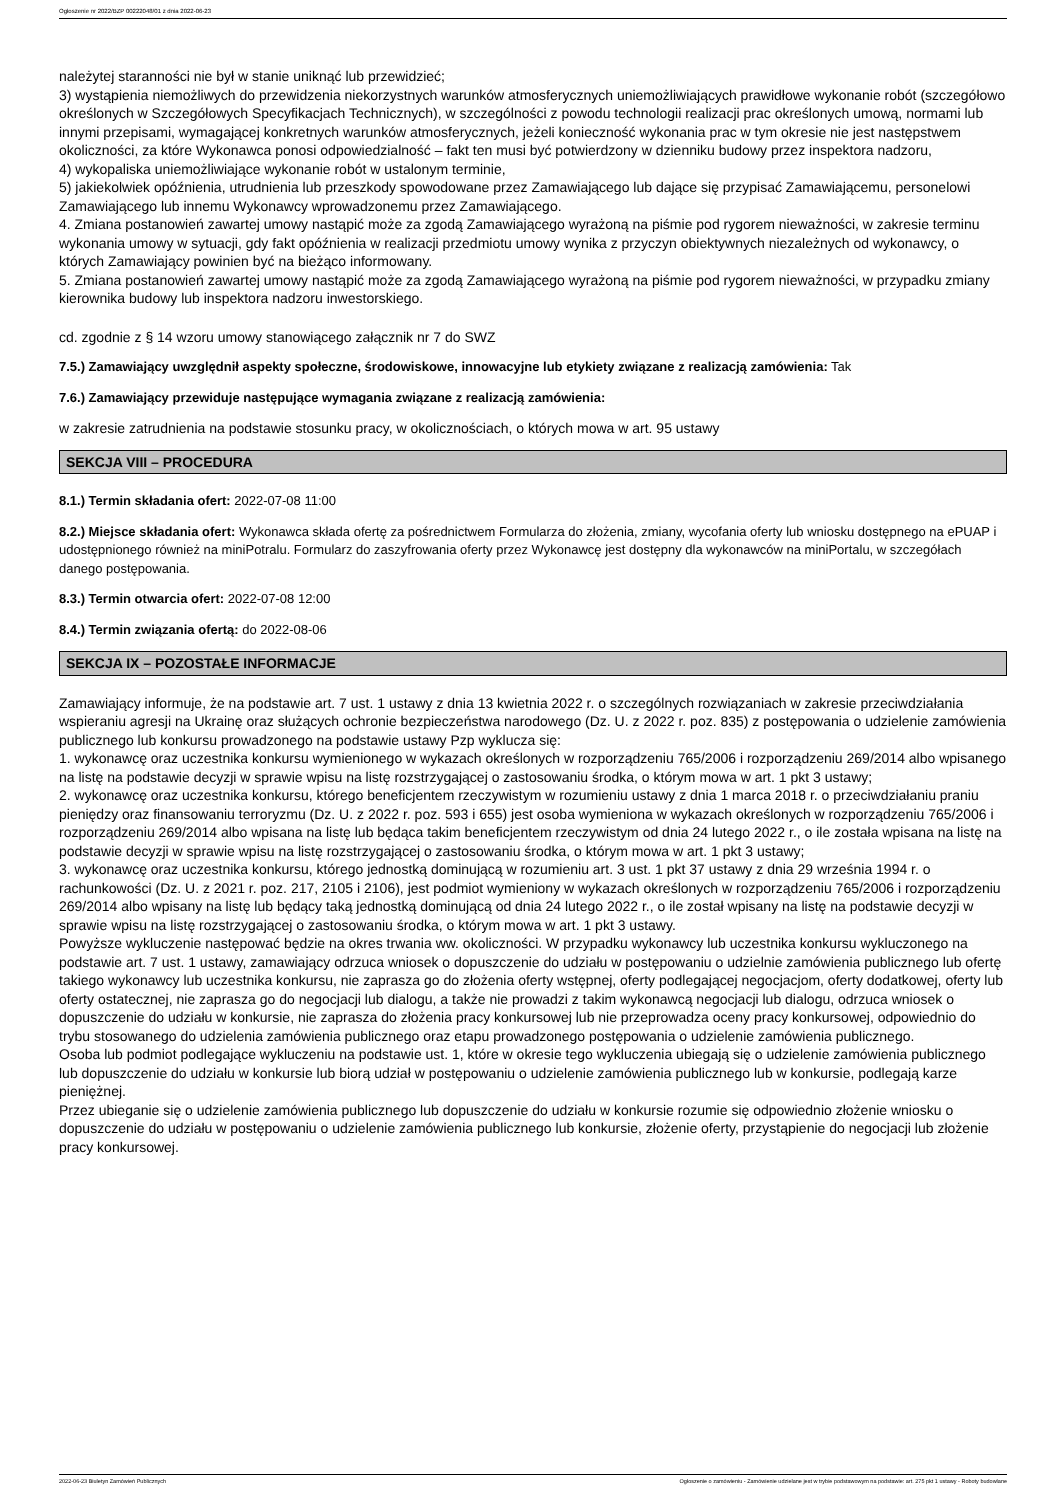Ogłoszenie nr 2022/BZP 00222048/01 z dnia 2022-06-23
należytej staranności nie był w stanie uniknąć lub przewidzieć;
3) wystąpienia niemożliwych do przewidzenia niekorzystnych warunków atmosferycznych uniemożliwiających prawidłowe wykonanie robót (szczegółowo określonych w Szczegółowych Specyfikacjach Technicznych), w szczególności z powodu technologii realizacji prac określonych umową, normami lub innymi przepisami, wymagającej konkretnych warunków atmosferycznych, jeżeli konieczność wykonania prac w tym okresie nie jest następstwem okoliczności, za które Wykonawca ponosi odpowiedzialność – fakt ten musi być potwierdzony w dzienniku budowy przez inspektora nadzoru,
4) wykopaliska uniemożliwiające wykonanie robót w ustalonym terminie,
5) jakiekolwiek opóźnienia, utrudnienia lub przeszkody spowodowane przez Zamawiającego lub dające się przypisać Zamawiającemu, personelowi Zamawiającego lub innemu Wykonawcy wprowadzonemu przez Zamawiającego.
4. Zmiana postanowień zawartej umowy nastąpić może za zgodą Zamawiającego wyrażoną na piśmie pod rygorem nieważności, w zakresie terminu wykonania umowy w sytuacji, gdy fakt opóźnienia w realizacji przedmiotu umowy wynika z przyczyn obiektywnych niezależnych od wykonawcy, o których Zamawiający powinien być na bieżąco informowany.
5. Zmiana postanowień zawartej umowy nastąpić może za zgodą Zamawiającego wyrażoną na piśmie pod rygorem nieważności, w przypadku zmiany kierownika budowy lub inspektora nadzoru inwestorskiego.
cd. zgodnie z § 14 wzoru umowy stanowiącego załącznik nr 7 do SWZ
7.5.) Zamawiający uwzględnił aspekty społeczne, środowiskowe, innowacyjne lub etykiety związane z realizacją zamówienia: Tak
7.6.) Zamawiający przewiduje następujące wymagania związane z realizacją zamówienia:
w zakresie zatrudnienia na podstawie stosunku pracy, w okolicznościach, o których mowa w art. 95 ustawy
SEKCJA VIII – PROCEDURA
8.1.) Termin składania ofert: 2022-07-08 11:00
8.2.) Miejsce składania ofert: Wykonawca składa ofertę za pośrednictwem Formularza do złożenia, zmiany, wycofania oferty lub wniosku dostępnego na ePUAP i udostępnionego również na miniPotralu. Formularz do zaszyfrowania oferty przez Wykonawcę jest dostępny dla wykonawców na miniPortalu, w szczegółach danego postępowania.
8.3.) Termin otwarcia ofert: 2022-07-08 12:00
8.4.) Termin związania ofertą: do 2022-08-06
SEKCJA IX – POZOSTAŁE INFORMACJE
Zamawiający informuje, że na podstawie art. 7 ust. 1 ustawy z dnia 13 kwietnia 2022 r. o szczególnych rozwiązaniach w zakresie przeciwdziałania wspieraniu agresji na Ukrainę oraz służących ochronie bezpieczeństwa narodowego (Dz. U. z 2022 r. poz. 835) z postępowania o udzielenie zamówienia publicznego lub konkursu prowadzonego na podstawie ustawy Pzp wyklucza się:
1. wykonawcę oraz uczestnika konkursu wymienionego w wykazach określonych w rozporządzeniu 765/2006 i rozporządzeniu 269/2014 albo wpisanego na listę na podstawie decyzji w sprawie wpisu na listę rozstrzygającej o zastosowaniu środka, o którym mowa w art. 1 pkt 3 ustawy;
2. wykonawcę oraz uczestnika konkursu, którego beneficjentem rzeczywistym w rozumieniu ustawy z dnia 1 marca 2018 r. o przeciwdziałaniu praniu pieniędzy oraz finansowaniu terroryzmu (Dz. U. z 2022 r. poz. 593 i 655) jest osoba wymieniona w wykazach określonych w rozporządzeniu 765/2006 i rozporządzeniu 269/2014 albo wpisana na listę lub będąca takim beneficjentem rzeczywistym od dnia 24 lutego 2022 r., o ile została wpisana na listę na podstawie decyzji w sprawie wpisu na listę rozstrzygającej o zastosowaniu środka, o którym mowa w art. 1 pkt 3 ustawy;
3. wykonawcę oraz uczestnika konkursu, którego jednostką dominującą w rozumieniu art. 3 ust. 1 pkt 37 ustawy z dnia 29 września 1994 r. o rachunkowości (Dz. U. z 2021 r. poz. 217, 2105 i 2106), jest podmiot wymieniony w wykazach określonych w rozporządzeniu 765/2006 i rozporządzeniu 269/2014 albo wpisany na listę lub będący taką jednostką dominującą od dnia 24 lutego 2022 r., o ile został wpisany na listę na podstawie decyzji w sprawie wpisu na listę rozstrzygającej o zastosowaniu środka, o którym mowa w art. 1 pkt 3 ustawy.
Powyższe wykluczenie następować będzie na okres trwania ww. okoliczności. W przypadku wykonawcy lub uczestnika konkursu wykluczonego na podstawie art. 7 ust. 1 ustawy, zamawiający odrzuca wniosek o dopuszczenie do udziału w postępowaniu o udzielnie zamówienia publicznego lub ofertę takiego wykonawcy lub uczestnika konkursu, nie zaprasza go do złożenia oferty wstępnej, oferty podlegającej negocjacjom, oferty dodatkowej, oferty lub oferty ostatecznej, nie zaprasza go do negocjacji lub dialogu, a także nie prowadzi z takim wykonawcą negocjacji lub dialogu, odrzuca wniosek o dopuszczenie do udziału w konkursie, nie zaprasza do złożenia pracy konkursowej lub nie przeprowadza oceny pracy konkursowej, odpowiednio do trybu stosowanego do udzielenia zamówienia publicznego oraz etapu prowadzonego postępowania o udzielenie zamówienia publicznego.
Osoba lub podmiot podlegające wykluczeniu na podstawie ust. 1, które w okresie tego wykluczenia ubiegają się o udzielenie zamówienia publicznego lub dopuszczenie do udziału w konkursie lub biorą udział w postępowaniu o udzielenie zamówienia publicznego lub w konkursie, podlegają karze pieniężnej.
Przez ubieganie się o udzielenie zamówienia publicznego lub dopuszczenie do udziału w konkursie rozumie się odpowiednio złożenie wniosku o dopuszczenie do udziału w postępowaniu o udzielenie zamówienia publicznego lub konkursie, złożenie oferty, przystąpienie do negocjacji lub złożenie pracy konkursowej.
2022-06-23 Biuletyn Zamówień Publicznych Ogłoszenie o zamówieniu - Zamówienie udzielane jest w trybie podstawowym na podstawie: art. 275 pkt 1 ustawy - Roboty budowlane